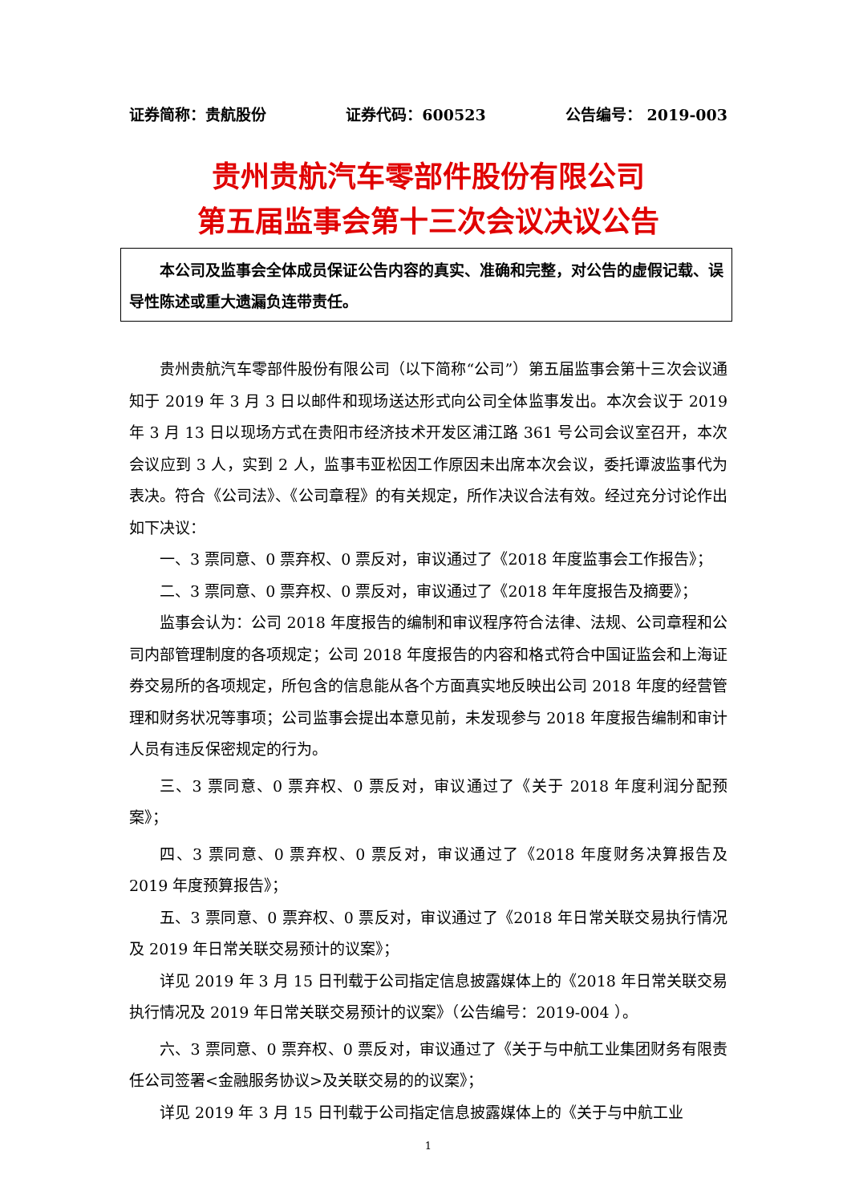证券简称：贵航股份 证券代码：600523 公告编号： 2019-003
贵州贵航汽车零部件股份有限公司
第五届监事会第十三次会议决议公告
本公司及监事会全体成员保证公告内容的真实、准确和完整，对公告的虚假记载、误导性陈述或重大遗漏负连带责任。
贵州贵航汽车零部件股份有限公司（以下简称“公司”）第五届监事会第十三次会议通知于 2019 年 3 月 3 日以邮件和现场送达形式向公司全体监事发出。本次会议于 2019 年 3 月 13 日以现场方式在贵阳市经济技术开发区浦江路 361 号公司会议室召开，本次会议应到 3 人，实到 2 人，监事韦亚松因工作原因未出席本次会议，委托谭波监事代为表决。符合《公司法》、《公司章程》的有关规定，所作决议合法有效。经过充分讨论作出如下决议：
一、3 票同意、0 票弃权、0 票反对，审议通过了《2018 年度监事会工作报告》；
二、3 票同意、0 票弃权、0 票反对，审议通过了《2018 年年度报告及摘要》；
监事会认为：公司 2018 年度报告的编制和审议程序符合法律、法规、公司章程和公司内部管理制度的各项规定；公司 2018 年度报告的内容和格式符合中国证监会和上海证券交易所的各项规定，所包含的信息能从各个方面真实地反映出公司 2018 年度的经营管理和财务状况等事项；公司监事会提出本意见前，未发现参与 2018 年度报告编制和审计人员有违反保密规定的行为。
三、3 票同意、0 票弃权、0 票反对，审议通过了《关于 2018 年度利润分配预案》；
四、3 票同意、0 票弃权、0 票反对，审议通过了《2018 年度财务决算报告及 2019 年度预算报告》；
五、3 票同意、0 票弃权、0 票反对，审议通过了《2018 年日常关联交易执行情况及 2019 年日常关联交易预计的议案》；
详见 2019 年 3 月 15 日刊载于公司指定信息披露媒体上的《2018 年日常关联交易执行情况及 2019 年日常关联交易预计的议案》（公告编号：2019-004 ）。
六、3 票同意、0 票弃权、0 票反对，审议通过了《关于与中航工业集团财务有限责任公司签署<金融服务协议>及关联交易的的议案》；
详见 2019 年 3 月 15 日刊载于公司指定信息披露媒体上的《关于与中航工业
1